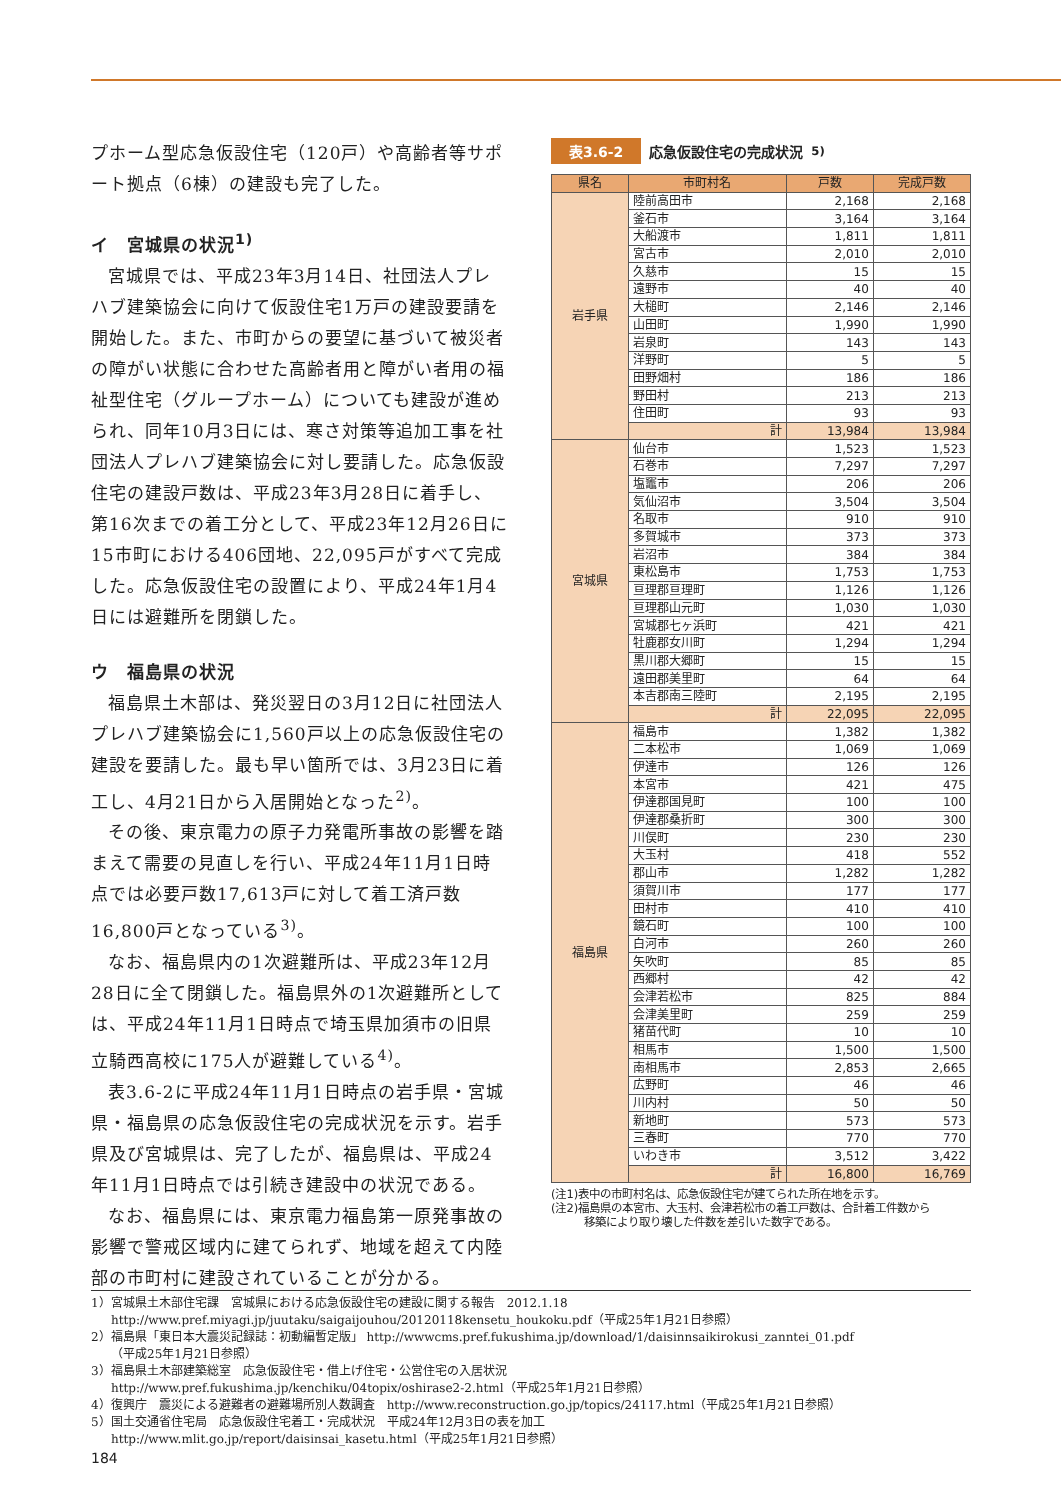プホーム型応急仮設住宅（120戸）や高齢者等サポート拠点（6棟）の建設も完了した。
イ　宮城県の状況<sup>1)</sup>
宮城県では、平成23年3月14日、社団法人プレハブ建築協会に向けて仮設住宅1万戸の建設要請を開始した。また、市町からの要望に基づいて被災者の障がい状態に合わせた高齢者用と障がい者用の福祉型住宅（グループホーム）についても建設が進められ、同年10月3日には、寒さ対策等追加工事を社団法人プレハブ建築協会に対し要請した。応急仮設住宅の建設戸数は、平成23年3月28日に着手し、第16次までの着工分として、平成23年12月26日に15市町における406団地、22,095戸がすべて完成した。応急仮設住宅の設置により、平成24年1月4日には避難所を閉鎖した。
ウ　福島県の状況
福島県土木部は、発災翌日の3月12日に社団法人プレハブ建築協会に1,560戸以上の応急仮設住宅の建設を要請した。最も早い箇所では、3月23日に着工し、4月21日から入居開始となった<sup>2)</sup>。
その後、東京電力の原子力発電所事故の影響を踏まえて需要の見直しを行い、平成24年11月1日時点では必要戸数17,613戸に対して着工済戸数16,800戸となっている<sup>3)</sup>。
なお、福島県内の1次避難所は、平成23年12月28日に全て閉鎖した。福島県外の1次避難所としては、平成24年11月1日時点で埼玉県加須市の旧県立騎西高校に175人が避難している<sup>4)</sup>。
表3.6-2に平成24年11月1日時点の岩手県・宮城県・福島県の応急仮設住宅の完成状況を示す。岩手県及び宮城県は、完了したが、福島県は、平成24年11月1日時点では引続き建設中の状況である。
なお、福島県には、東京電力福島第一原発事故の影響で警戒区域内に建てられず、地域を超えて内陸部の市町村に建設されていることが分かる。
表3.6-2 応急仮設住宅の完成状況<sup>5)</sup>
| 県名 | 市町村名 | 戸数 | 完成戸数 |
| --- | --- | --- | --- |
| 岩手県 | 陸前高田市 | 2,168 | 2,168 |
| | 釜石市 | 3,164 | 3,164 |
| | 大船渡市 | 1,811 | 1,811 |
| | 宮古市 | 2,010 | 2,010 |
| | 久慈市 | 15 | 15 |
| | 遠野市 | 40 | 40 |
| | 大槌町 | 2,146 | 2,146 |
| | 山田町 | 1,990 | 1,990 |
| | 岩泉町 | 143 | 143 |
| | 洋野町 | 5 | 5 |
| | 田野畑村 | 186 | 186 |
| | 野田村 | 213 | 213 |
| | 住田町 | 93 | 93 |
| | 計 | 13,984 | 13,984 |
| 宮城県 | 仙台市 | 1,523 | 1,523 |
| | 石巻市 | 7,297 | 7,297 |
| | 塩竈市 | 206 | 206 |
| | 気仙沼市 | 3,504 | 3,504 |
| | 名取市 | 910 | 910 |
| | 多賀城市 | 373 | 373 |
| | 岩沼市 | 384 | 384 |
| | 東松島市 | 1,753 | 1,753 |
| | 亘理郡亘理町 | 1,126 | 1,126 |
| | 亘理郡山元町 | 1,030 | 1,030 |
| | 宮城郡七ヶ浜町 | 421 | 421 |
| | 牡鹿郡女川町 | 1,294 | 1,294 |
| | 黒川郡大郷町 | 15 | 15 |
| | 遠田郡美里町 | 64 | 64 |
| | 本吉郡南三陸町 | 2,195 | 2,195 |
| | 計 | 22,095 | 22,095 |
| 福島県 | 福島市 | 1,382 | 1,382 |
| | 二本松市 | 1,069 | 1,069 |
| | 伊達市 | 126 | 126 |
| | 本宮市 | 421 | 475 |
| | 伊達郡国見町 | 100 | 100 |
| | 伊達郡桑折町 | 300 | 300 |
| | 川俣町 | 230 | 230 |
| | 大玉村 | 418 | 552 |
| | 郡山市 | 1,282 | 1,282 |
| | 須賀川市 | 177 | 177 |
| | 田村市 | 410 | 410 |
| | 鏡石町 | 100 | 100 |
| | 白河市 | 260 | 260 |
| | 矢吹町 | 85 | 85 |
| | 西郷村 | 42 | 42 |
| | 会津若松市 | 825 | 884 |
| | 会津美里町 | 259 | 259 |
| | 猪苗代町 | 10 | 10 |
| | 相馬市 | 1,500 | 1,500 |
| | 南相馬市 | 2,853 | 2,665 |
| | 広野町 | 46 | 46 |
| | 川内村 | 50 | 50 |
| | 新地町 | 573 | 573 |
| | 三春町 | 770 | 770 |
| | いわき市 | 3,512 | 3,422 |
| | 計 | 16,800 | 16,769 |
(注1)表中の市町村名は、応急仮設住宅が建てられた所在地を示す。
(注2)福島県の本宮市、大玉村、会津若松市の着工戸数は、合計着工件数から
　　　移築により取り壊した件数を差引いた数字である。
1）宮城県土木部住宅課　宮城県における応急仮設住宅の建設に関する報告　2012.1.18
http://www.pref.miyagi.jp/juutaku/saigaijouhou/20120118kensetu_houkoku.pdf（平成25年1月21日参照）
2）福島県「東日本大震災記録誌：初動編暫定版」 http://wwwcms.pref.fukushima.jp/download/1/daisinnsaikirokusi_zanntei_01.pdf
（平成25年1月21日参照）
3）福島県土木部建築総室　応急仮設住宅・借上げ住宅・公営住宅の入居状況
http://www.pref.fukushima.jp/kenchiku/04topix/oshirase2-2.html（平成25年1月21日参照）
4）復興庁　震災による避難者の避難場所別人数調査　http://www.reconstruction.go.jp/topics/24117.html（平成25年1月21日参照）
5）国土交通省住宅局　応急仮設住宅着工・完成状況　平成24年12月3日の表を加工
http://www.mlit.go.jp/report/daisinsai_kasetu.html（平成25年1月21日参照）
184